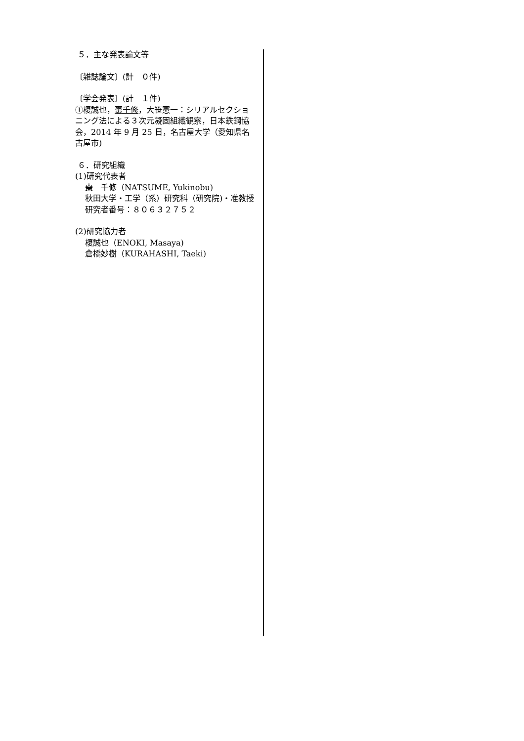５．主な発表論文等
〔雑誌論文〕(計　０件)
〔学会発表〕(計　１件)
①榎誠也，棗千修，大笹憲一：シリアルセクショニング法による３次元凝固組織観察，日本鉄鋼協会，2014 年 9 月 25 日，名古屋大学（愛知県名古屋市)
６．研究組織
(1)研究代表者
棗　千修（NATSUME, Yukinobu)
秋田大学・工学（系）研究科（研究院)・准教授
研究者番号：８０６３２７５２
(2)研究協力者
榎誠也（ENOKI, Masaya)
倉橋妙樹（KURAHASHI, Taeki)